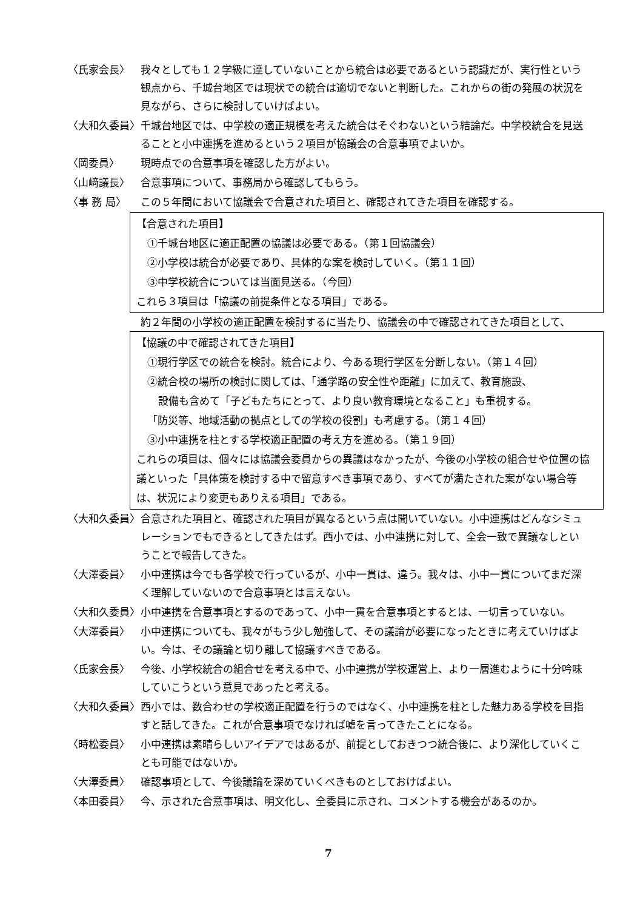〈氏家会長〉 我々としても１２学級に達していないことから統合は必要であるという認識だが、実行性という観点から、千城台地区では現状での統合は適切でないと判断した。これからの街の発展の状況を見ながら、さらに検討していけばよい。
〈大和久委員〉 千城台地区では、中学校の適正規模を考えた統合はそぐわないという結論だ。中学校統合を見送ることと小中連携を進めるという２項目が協議会の合意事項でよいか。
〈岡委員〉 現時点での合意事項を確認した方がよい。
〈山﨑議長〉 合意事項について、事務局から確認してもらう。
〈事 務 局〉 この５年間において協議会で合意された項目と、確認されてきた項目を確認する。
【合意された項目】
①千城台地区に適正配置の協議は必要である。（第１回協議会）
②小学校は統合が必要であり、具体的な案を検討していく。（第１１回）
③中学校統合については当面見送る。（今回）
これら３項目は「協議の前提条件となる項目」である。
約２年間の小学校の適正配置を検討するに当たり、協議会の中で確認されてきた項目として、
【協議の中で確認されてきた項目】
①現行学区での統合を検討。統合により、今ある現行学区を分断しない。（第１４回）
②統合校の場所の検討に関しては、「通学路の安全性や距離」に加えて、教育施設、
設備も含めて「子どもたちにとって、より良い教育環境となること」も重視する。
「防災等、地域活動の拠点としての学校の役割」も考慮する。（第１４回）
③小中連携を柱とする学校適正配置の考え方を進める。（第１９回）
これらの項目は、個々には協議会委員からの異議はなかったが、今後の小学校の組合せや位置の協議といった「具体策を検討する中で留意すべき事項であり、すべてが満たされた案がない場合等は、状況により変更もありえる項目」である。
〈大和久委員〉 合意された項目と、確認された項目が異なるという点は聞いていない。小中連携はどんなシミュレーションでもできるとしてきたはず。西小では、小中連携に対して、全会一致で異議なしということで報告してきた。
〈大澤委員〉 小中連携は今でも各学校で行っているが、小中一貫は、違う。我々は、小中一貫についてまだ深く理解していないので合意事項とは言えない。
〈大和久委員〉 小中連携を合意事項とするのであって、小中一貫を合意事項とするとは、一切言っていない。
〈大澤委員〉 小中連携についても、我々がもう少し勉強して、その議論が必要になったときに考えていけばよい。今は、その議論と切り離して協議すべきである。
〈氏家会長〉 今後、小学校統合の組合せを考える中で、小中連携が学校運営上、より一層進むように十分吟味していこうという意見であったと考える。
〈大和久委員〉 西小では、数合わせの学校適正配置を行うのではなく、小中連携を柱とした魅力ある学校を目指すと話してきた。これが合意事項でなければ嘘を言ってきたことになる。
〈時松委員〉 小中連携は素晴らしいアイデアではあるが、前提としておきつつ統合後に、より深化していくことも可能ではないか。
〈大澤委員〉 確認事項として、今後議論を深めていくべきものとしておけばよい。
〈本田委員〉 今、示された合意事項は、明文化し、全委員に示され、コメントする機会があるのか。
7